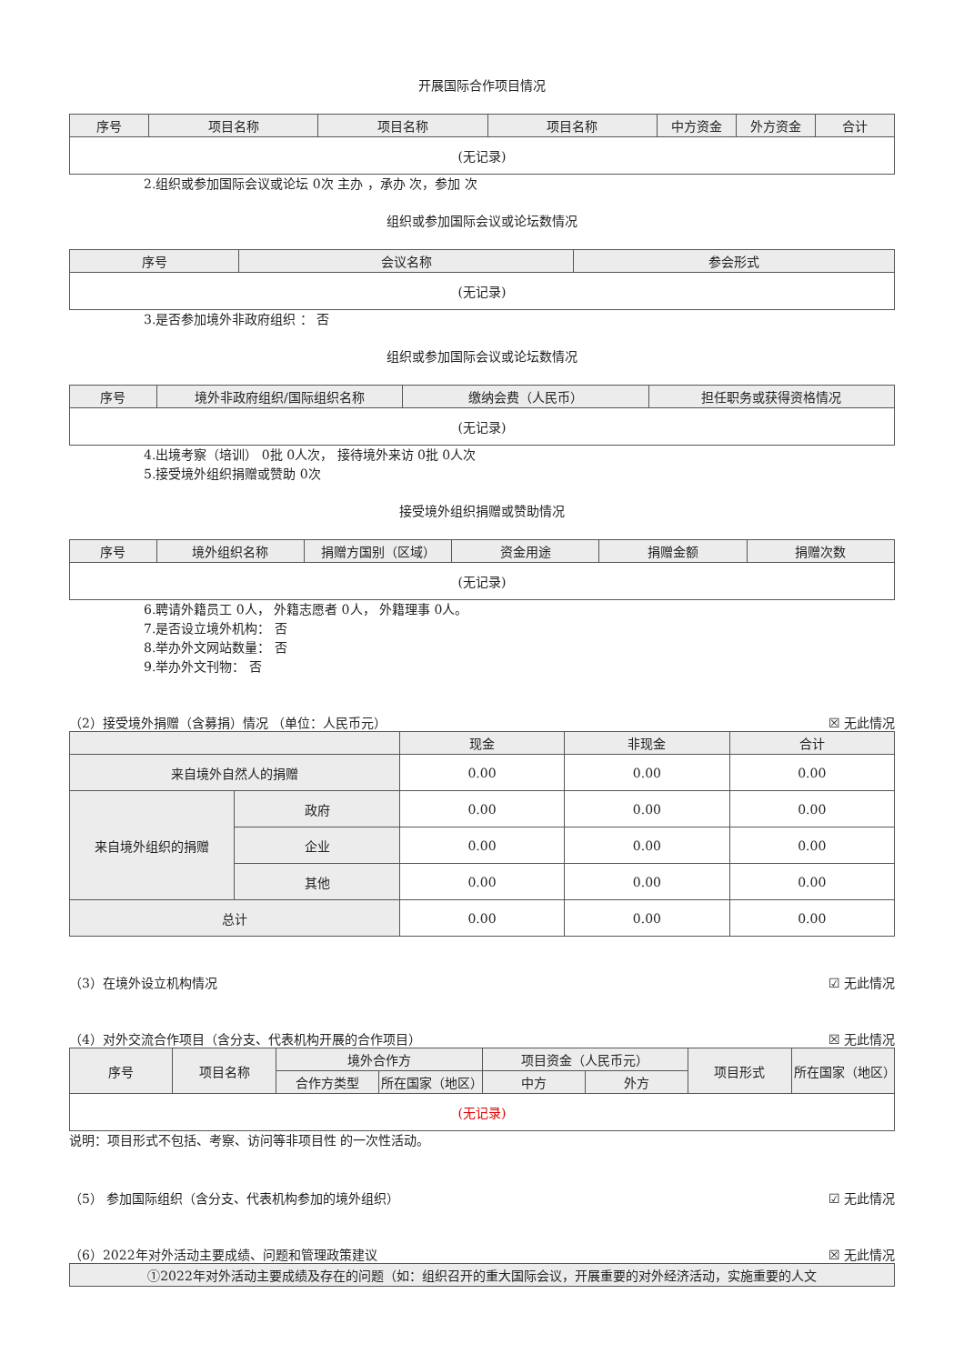开展国际合作项目情况
| 序号 | 项目名称 | 项目名称 | 项目名称 | 中方资金 | 外方资金 | 合计 |
| --- | --- | --- | --- | --- | --- | --- |
| (无记录) | | | | | | |
2.组织或参加国际会议或论坛 0次 主办 ，承办 次，参加 次
组织或参加国际会议或论坛数情况
| 序号 | 会议名称 | 参会形式 |
| --- | --- | --- |
| (无记录) | | |
3.是否参加境外非政府组织 ： 否
组织或参加国际会议或论坛数情况
| 序号 | 境外非政府组织/国际组织名称 | 缴纳会费（人民币） | 担任职务或获得资格情况 |
| --- | --- | --- | --- |
| (无记录) | | | |
4.出境考察（培训） 0批 0人次， 接待境外来访 0批 0人次
5.接受境外组织捐赠或赞助 0次
接受境外组织捐赠或赞助情况
| 序号 | 境外组织名称 | 捐赠方国别（区域） | 资金用途 | 捐赠金额 | 捐赠次数 |
| --- | --- | --- | --- | --- | --- |
| (无记录) | | | | | |
6.聘请外籍员工 0人， 外籍志愿者 0人， 外籍理事 0人。
7.是否设立境外机构： 否
8.举办外文网站数量： 否
9.举办外文刊物： 否
（2）接受境外捐赠（含募捐）情况 （单位：人民币元） ☒ 无此情况
| | | 现金 | 非现金 | 合计 |
| --- | --- | --- | --- | --- |
| 来自境外自然人的捐赠 | | 0.00 | 0.00 | 0.00 |
| 来自境外组织的捐赠 | 政府 | 0.00 | 0.00 | 0.00 |
| | 企业 | 0.00 | 0.00 | 0.00 |
| | 其他 | 0.00 | 0.00 | 0.00 |
| 总计 | | 0.00 | 0.00 | 0.00 |
（3）在境外设立机构情况 ☑ 无此情况
（4）对外交流合作项目（含分支、代表机构开展的合作项目） ☒ 无此情况
| 序号 | 项目名称 | 境外合作方 | | 项目资金（人民币元） | | 项目形式 | 所在国家（地区） |
| --- | --- | --- | --- | --- | --- | --- | --- |
| | | 合作方类型 | 所在国家（地区） | 中方 | 外方 | | |
| (无记录) | | | | | | | |
说明：项目形式不包括、考察、访问等非项目性 的一次性活动。
（5） 参加国际组织（含分支、代表机构参加的境外组织） ☑ 无此情况
（6）2022年对外活动主要成绩、问题和管理政策建议 ☒ 无此情况
| ①2022年对外活动主要成绩及存在的问题（如：组织召开的重大国际会议，开展重要的对外经济活动，实施重要的人文 |